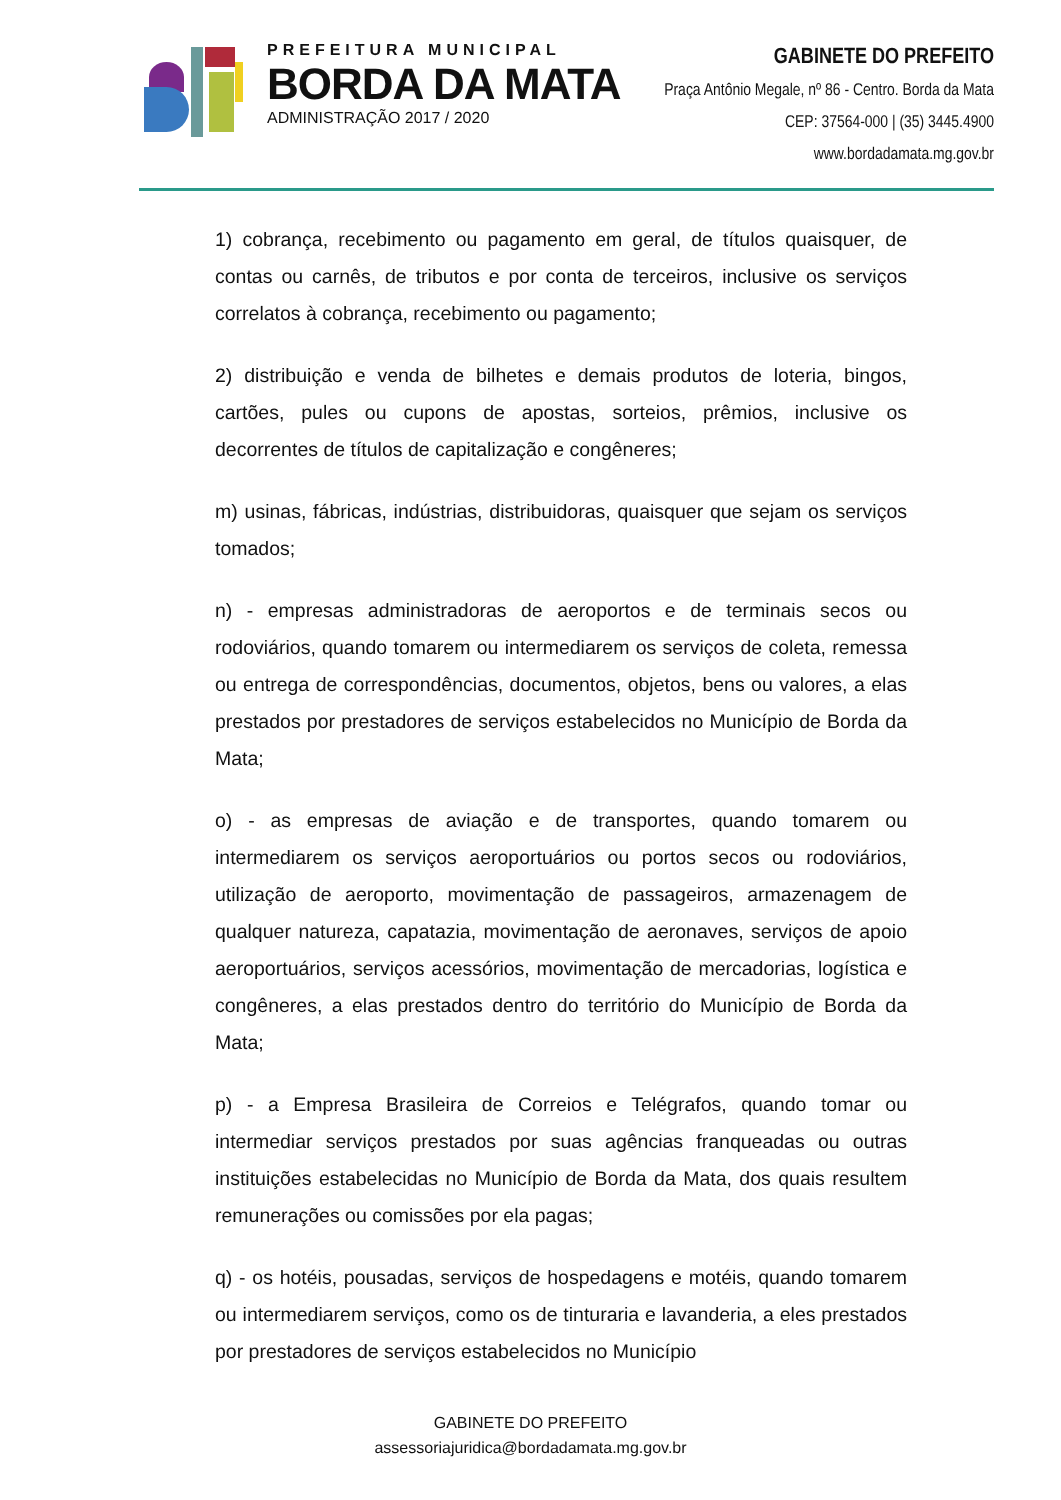PREFEITURA MUNICIPAL
BORDA DA MATA
ADMINISTRAÇÃO 2017 / 2020
GABINETE DO PREFEITO
Praça Antônio Megale, nº 86 - Centro. Borda da Mata
CEP: 37564-000 | (35) 3445.4900
www.bordadamata.mg.gov.br
1) cobrança, recebimento ou pagamento em geral, de títulos quaisquer, de contas ou carnês, de tributos e por conta de terceiros, inclusive os serviços correlatos à cobrança, recebimento ou pagamento;
2) distribuição e venda de bilhetes e demais produtos de loteria, bingos, cartões, pules ou cupons de apostas, sorteios, prêmios, inclusive os decorrentes de títulos de capitalização e congêneres;
m) usinas, fábricas, indústrias, distribuidoras, quaisquer que sejam os serviços tomados;
n) - empresas administradoras de aeroportos e de terminais secos ou rodoviários, quando tomarem ou intermediarem os serviços de coleta, remessa ou entrega de correspondências, documentos, objetos, bens ou valores, a elas prestados por prestadores de serviços estabelecidos no Município de Borda da Mata;
o) - as empresas de aviação e de transportes, quando tomarem ou intermediarem os serviços aeroportuários ou portos secos ou rodoviários, utilização de aeroporto, movimentação de passageiros, armazenagem de qualquer natureza, capatazia, movimentação de aeronaves, serviços de apoio aeroportuários, serviços acessórios, movimentação de mercadorias, logística e congêneres, a elas prestados dentro do território do Município de Borda da Mata;
p) - a Empresa Brasileira de Correios e Telégrafos, quando tomar ou intermediar serviços prestados por suas agências franqueadas ou outras instituições estabelecidas no Município de Borda da Mata, dos quais resultem remunerações ou comissões por ela pagas;
q) - os hotéis, pousadas, serviços de hospedagens e motéis, quando tomarem ou intermediarem serviços, como os de tinturaria e lavanderia, a eles prestados por prestadores de serviços estabelecidos no Município
GABINETE DO PREFEITO
assessoriajuridica@bordadamata.mg.gov.br